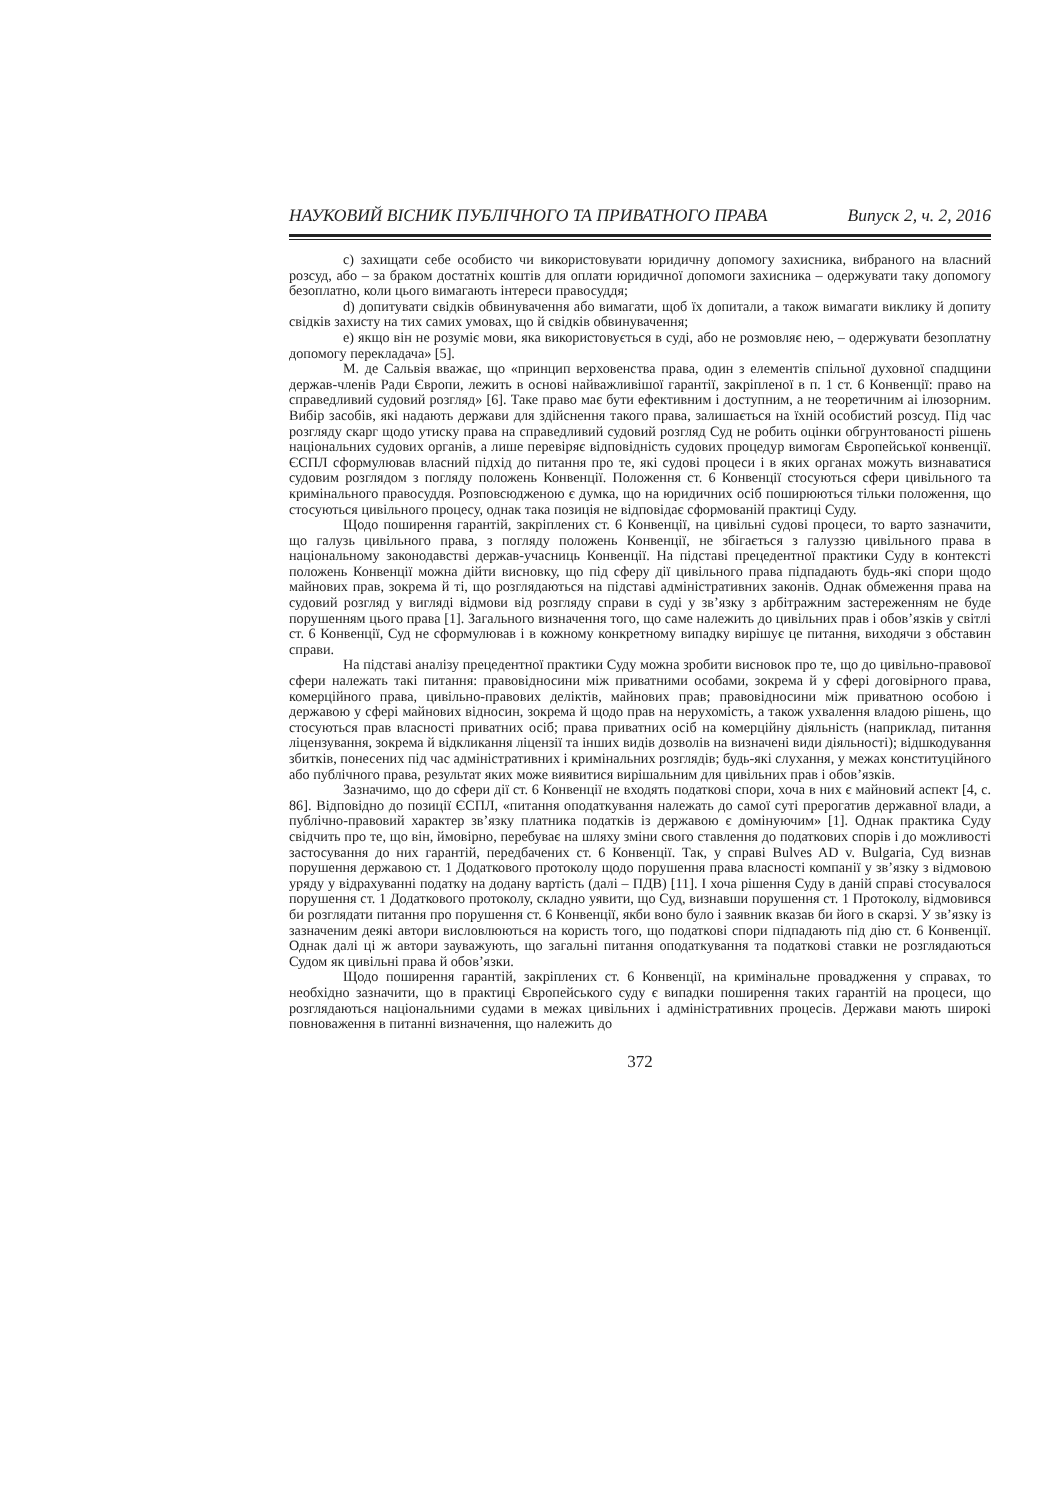НАУКОВИЙ ВІСНИК ПУБЛІЧНОГО ТА ПРИВАТНОГО ПРАВА Випуск 2, ч. 2, 2016
c) захищати себе особисто чи використовувати юридичну допомогу захисника, вибраного на власний розсуд, або – за браком достатніх коштів для оплати юридичної допомоги захисника – одержувати таку допомогу безоплатно, коли цього вимагають інтереси правосуддя;
d) допитувати свідків обвинувачення або вимагати, щоб їх допитали, а також вимагати виклику й допиту свідків захисту на тих самих умовах, що й свідків обвинувачення;
e) якщо він не розуміє мови, яка використовується в суді, або не розмовляє нею, – одержувати безоплатну допомогу перекладача» [5].
М. де Сальвія вважає, що «принцип верховенства права, один з елементів спільної духовної спадщини держав-членів Ради Європи, лежить в основі найважливішої гарантії, закріпленої в п. 1 ст. 6 Конвенції: право на справедливий судовий розгляд» [6]. Таке право має бути ефективним і доступним, а не теоретичним аі ілюзорним. Вибір засобів, які надають держави для здійснення такого права, залишається на їхній особистий розсуд. Під час розгляду скарг щодо утиску права на справедливий судовий розгляд Суд не робить оцінки обгрунтованості рішень національних судових органів, а лише перевіряє відповідність судових процедур вимогам Європейської конвенції. ЄСПЛ сформулював власний підхід до питання про те, які судові процеси і в яких органах можуть визнаватися судовим розглядом з погляду положень Конвенції. Положення ст. 6 Конвенції стосуються сфери цивільного та кримінального правосуддя. Розповсюдженою є думка, що на юридичних осіб поширюються тільки положення, що стосуються цивільного процесу, однак така позиція не відповідає сформованій практиці Суду.
Щодо поширення гарантій, закріплених ст. 6 Конвенції, на цивільні судові процеси, то варто зазначити, що галузь цивільного права, з погляду положень Конвенції, не збігається з галуззю цивільного права в національному законодавстві держав-учасниць Конвенції. На підставі прецедентної практики Суду в контексті положень Конвенції можна дійти висновку, що під сферу дії цивільного права підпадають будь-які спори щодо майнових прав, зокрема й ті, що розглядаються на підставі адміністративних законів. Однак обмеження права на судовий розгляд у вигляді відмови від розгляду справи в суді у зв’язку з арбітражним застереженням не буде порушенням цього права [1]. Загального визначення того, що саме належить до цивільних прав і обов’язків у світлі ст. 6 Конвенції, Суд не сформулював і в кожному конкретному випадку вирішує це питання, виходячи з обставин справи.
На підставі аналізу прецедентної практики Суду можна зробити висновок про те, що до цивільно-правової сфери належать такі питання: правовідносини між приватними особами, зокрема й у сфері договірного права, комерційного права, цивільно-правових деліктів, майнових прав; правовідносини між приватною особою і державою у сфері майнових відносин, зокрема й щодо прав на нерухомість, а також ухвалення владою рішень, що стосуються прав власності приватних осіб; права приватних осіб на комерційну діяльність (наприклад, питання ліцензування, зокрема й відкликання ліцензії та інших видів дозволів на визначені види діяльності); відшкодування збитків, понесених під час адміністративних і кримінальних розглядів; будь-які слухання, у межах конституційного або публічного права, результат яких може виявитися вирішальним для цивільних прав і обов’язків.
Зазначимо, що до сфери дії ст. 6 Конвенції не входять податкові спори, хоча в них є майновий аспект [4, с. 86]. Відповідно до позиції ЄСПЛ, «питання оподаткування належать до самої суті прерогатив державної влади, а публічно-правовий характер зв’язку платника податків із державою є домінуючим» [1]. Однак практика Суду свідчить про те, що він, ймовірно, перебуває на шляху зміни свого ставлення до податкових спорів і до можливості застосування до них гарантій, передбачених ст. 6 Конвенції. Так, у справі Bulves AD v. Bulgaria, Суд визнав порушення державою ст. 1 Додаткового протоколу щодо порушення права власності компанії у зв’язку з відмовою уряду у відрахуванні податку на додану вартість (далі – ПДВ) [11]. І хоча рішення Суду в даній справі стосувалося порушення ст. 1 Додаткового протоколу, складно уявити, що Суд, визнавши порушення ст. 1 Протоколу, відмовився би розглядати питання про порушення ст. 6 Конвенції, якби воно було і заявник вказав би його в скарзі. У зв’язку із зазначеним деякі автори висловлюються на користь того, що податкові спори підпадають під дію ст. 6 Конвенції. Однак далі ці ж автори зауважують, що загальні питання оподаткування та податкові ставки не розглядаються Судом як цивільні права й обов’язки.
Щодо поширення гарантій, закріплених ст. 6 Конвенції, на кримінальне провадження у справах, то необхідно зазначити, що в практиці Європейського суду є випадки поширення таких гарантій на процеси, що розглядаються національними судами в межах цивільних і адміністративних процесів. Держави мають широкі повноваження в питанні визначення, що належить до
372